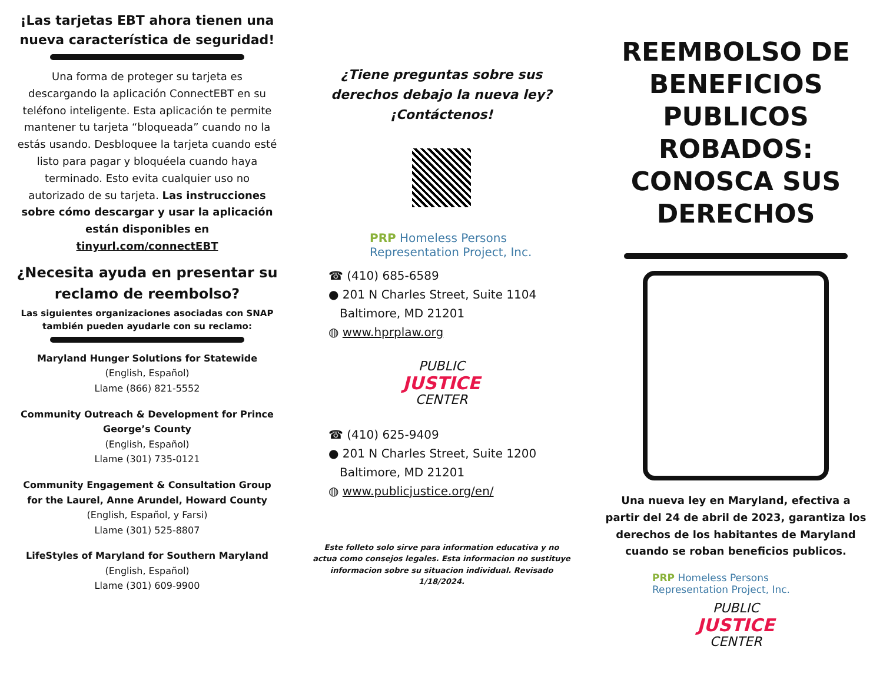¡Las tarjetas EBT ahora tienen una nueva característica de seguridad!
Una forma de proteger su tarjeta es descargando la aplicación ConnectEBT en su teléfono inteligente. Esta aplicación te permite mantener tu tarjeta “bloqueada” cuando no la estás usando. Desbloquee la tarjeta cuando esté listo para pagar y bloquéela cuando haya terminado. Esto evita cualquier uso no autorizado de su tarjeta. Las instrucciones sobre cómo descargar y usar la aplicación están disponibles en tinyurl.com/connectEBT
¿Necesita ayuda en presentar su reclamo de reembolso?
Las siguientes organizaciones asociadas con SNAP también pueden ayudarle con su reclamo:
Maryland Hunger Solutions for Statewide
(English, Español)
Llame (866) 821-5552
Community Outreach & Development for Prince George’s County
(English, Español)
Llame (301) 735-0121
Community Engagement & Consultation Group for the Laurel, Anne Arundel, Howard County
(English, Español, y Farsi)
Llame (301) 525-8807
LifeStyles of Maryland for Southern Maryland
(English, Español)
Llame (301) 609-9900
¿Tiene preguntas sobre sus derechos debajo la nueva ley? ¡Contáctenos!
PRP Homeless Persons
Representation Project, Inc.
☎ (410) 685-6589
● 201 N Charles Street, Suite 1104
Baltimore, MD 21201
◍ www.hprplaw.org
PUBLIC
JUSTICE
CENTER
☎ (410) 625-9409
● 201 N Charles Street, Suite 1200
Baltimore, MD 21201
◍ www.publicjustice.org/en/
Este folleto solo sirve para information educativa y no actua como consejos legales. Esta informacion no sustituye informacion sobre su situacion individual. Revisado 1/18/2024.
REEMBOLSO DE BENEFICIOS PUBLICOS ROBADOS: CONOSCA SUS DERECHOS
Una nueva ley en Maryland, efectiva a partir del 24 de abril de 2023, garantiza los derechos de los habitantes de Maryland cuando se roban beneficios publicos.
PRP Homeless Persons
Representation Project, Inc.
PUBLIC
JUSTICE
CENTER